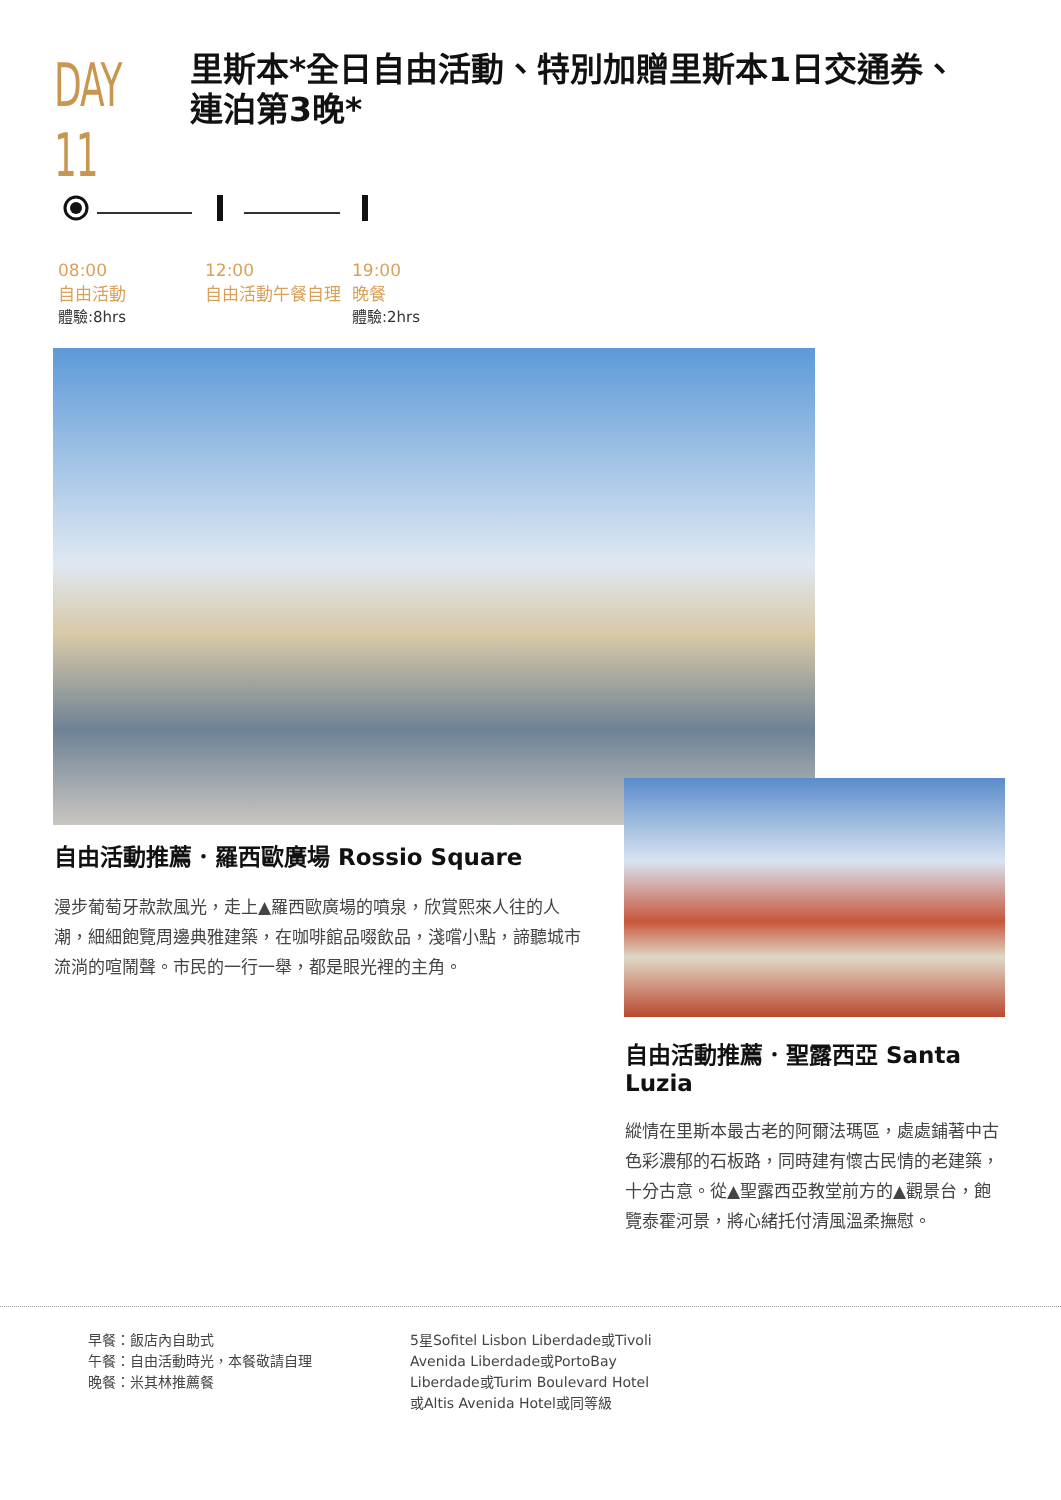DAY 11
里斯本*全日自由活動、特別加贈里斯本1日交通券、
連泊第3晚*
08:00
自由活動
體驗:8hrs
12:00
自由活動午餐自理
19:00
晚餐
體驗:2hrs
自由活動推薦．羅西歐廣場 Rossio Square
漫步葡萄牙款款風光，走上▲羅西歐廣場的噴泉，欣賞熙來人往的人潮，細細飽覽周邊典雅建築，在咖啡館品啜飲品，淺嚐小點，諦聽城市流淌的喧鬧聲。市民的一行一舉，都是眼光裡的主角。
自由活動推薦．聖露西亞 Santa Luzia
縱情在里斯本最古老的阿爾法瑪區，處處鋪著中古色彩濃郁的石板路，同時建有懷古民情的老建築，十分古意。從▲聖露西亞教堂前方的▲觀景台，飽覽泰霍河景，將心緒托付清風溫柔撫慰。
早餐：飯店內自助式
午餐：自由活動時光，本餐敬請自理
晚餐：米其林推薦餐
5星Sofitel Lisbon Liberdade或Tivoli
Avenida Liberdade或PortoBay
Liberdade或Turim Boulevard Hotel
或Altis Avenida Hotel或同等級